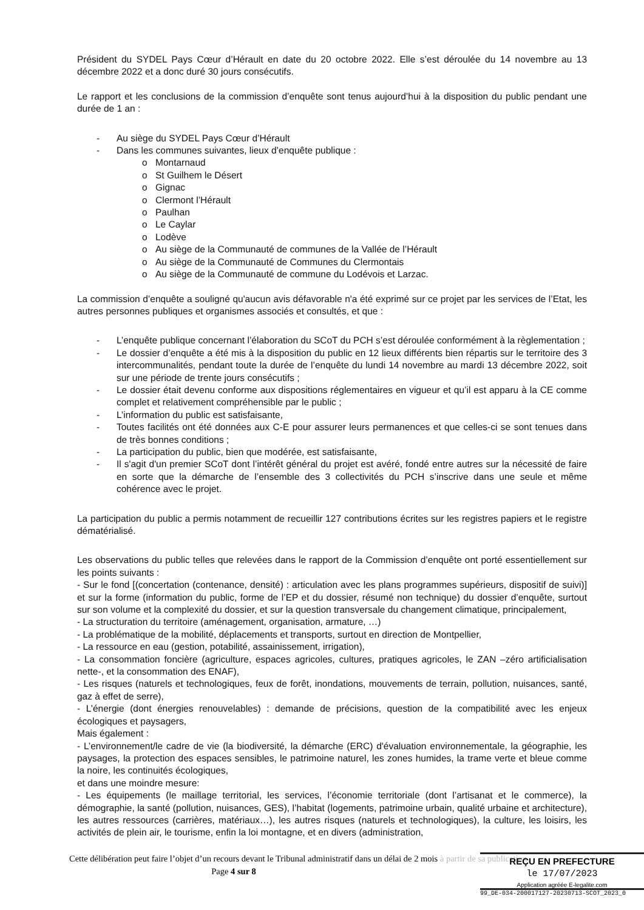Président du SYDEL Pays Cœur d’Hérault en date du 20 octobre 2022. Elle s’est déroulée du 14 novembre au 13 décembre 2022 et a donc duré 30 jours consécutifs.
Le rapport et les conclusions de la commission d’enquête sont tenus aujourd’hui à la disposition du public pendant une durée de 1 an :
- Au siège du SYDEL Pays Cœur d’Hérault
- Dans les communes suivantes, lieux d’enquête publique :
o Montarnaud
o St Guilhem le Désert
o Gignac
o Clermont l’Hérault
o Paulhan
o Le Caylar
o Lodève
o Au siège de la Communauté de communes de la Vallée de l’Hérault
o Au siège de la Communauté de Communes du Clermontais
o Au siège de la Communauté de commune du Lodévois et Larzac.
La commission d’enquête a souligné qu'aucun avis défavorable n'a été exprimé sur ce projet par les services de l’Etat, les autres personnes publiques et organismes associés et consultés, et que :
- L’enquête publique concernant l’élaboration du SCoT du PCH s’est déroulée conformément à la règlementation ;
- Le dossier d’enquête a été mis à la disposition du public en 12 lieux différents bien répartis sur le territoire des 3 intercommunalités, pendant toute la durée de l’enquête du lundi 14 novembre au mardi 13 décembre 2022, soit sur une période de trente jours consécutifs ;
- Le dossier était devenu conforme aux dispositions réglementaires en vigueur et qu’il est apparu à la CE comme complet et relativement compréhensible par le public ;
- L’information du public est satisfaisante,
- Toutes facilités ont été données aux C-E pour assurer leurs permanences et que celles-ci se sont tenues dans de très bonnes conditions ;
- La participation du public, bien que modérée, est satisfaisante,
- Il s'agit d'un premier SCoT dont l’intérêt général du projet est avéré, fondé entre autres sur la nécessité de faire en sorte que la démarche de l’ensemble des 3 collectivités du PCH s’inscrive dans une seule et même cohérence avec le projet.
La participation du public a permis notamment de recueillir 127 contributions écrites sur les registres papiers et le registre dématérialisé.
Les observations du public telles que relevées dans le rapport de la Commission d’enquête ont porté essentiellement sur les points suivants :
- Sur le fond [(concertation (contenance, densité) : articulation avec les plans programmes supérieurs, dispositif de suivi)] et sur la forme (information du public, forme de l’EP et du dossier, résumé non technique) du dossier d’enquête, surtout sur son volume et la complexité du dossier, et sur la question transversale du changement climatique, principalement,
- La structuration du territoire (aménagement, organisation, armature, …)
- La problématique de la mobilité, déplacements et transports, surtout en direction de Montpellier,
- La ressource en eau (gestion, potabilité, assainissement, irrigation),
- La consommation foncière (agriculture, espaces agricoles, cultures, pratiques agricoles, le ZAN –zéro artificialisation nette-, et la consommation des ENAF),
- Les risques (naturels et technologiques, feux de forêt, inondations, mouvements de terrain, pollution, nuisances, santé, gaz à effet de serre),
- L’énergie (dont énergies renouvelables) : demande de précisions, question de la compatibilité avec les enjeux écologiques et paysagers,
Mais également :
- L’environnement/le cadre de vie (la biodiversité, la démarche (ERC) d'évaluation environnementale, la géographie, les paysages, la protection des espaces sensibles, le patrimoine naturel, les zones humides, la trame verte et bleue comme la noire, les continuités écologiques,
et dans une moindre mesure:
- Les équipements (le maillage territorial, les services, l’économie territoriale (dont l’artisanat et le commerce), la démographie, la santé (pollution, nuisances, GES), l’habitat (logements, patrimoine urbain, qualité urbaine et architecture), les autres ressources (carrières, matériaux…), les autres risques (naturels et technologiques), la culture, les loisirs, les activités de plein air, le tourisme, enfin la loi montagne, et en divers (administration,
Cette délibération peut faire l’objet d’un recours devant le Tribunal administratif dans un délai de 2 mois à partir de sa publication.
Page 4 sur 8
REÇU EN PREFECTURE
le 17/07/2023
Application agréée E-legalite.com
99_DE-034-200017127-20230713-SCOT_2023_0